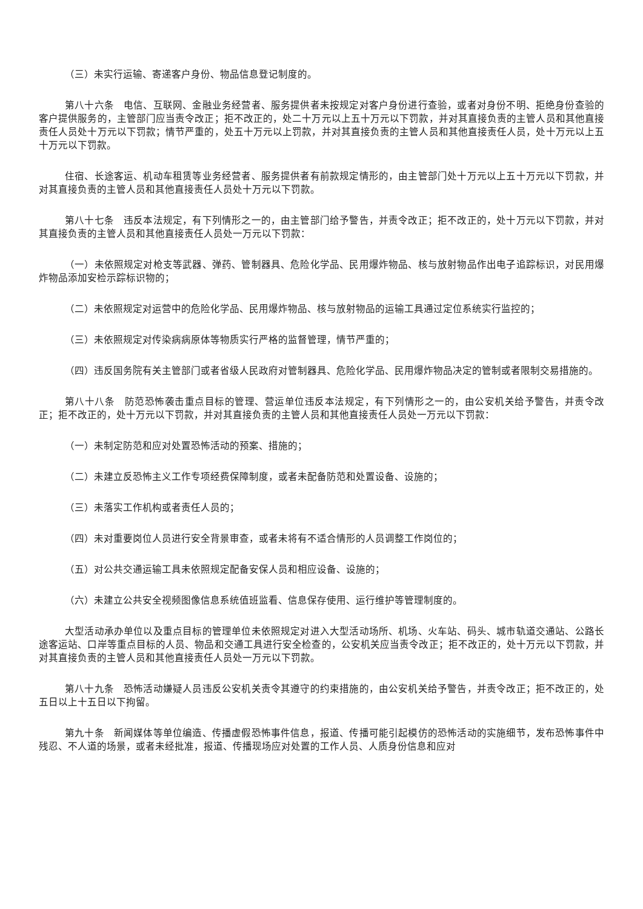（三）未实行运输、寄递客户身份、物品信息登记制度的。
第八十六条　电信、互联网、金融业务经营者、服务提供者未按规定对客户身份进行查验，或者对身份不明、拒绝身份查验的客户提供服务的，主管部门应当责令改正；拒不改正的，处二十万元以上五十万元以下罚款，并对其直接负责的主管人员和其他直接责任人员处十万元以下罚款；情节严重的，处五十万元以上罚款，并对其直接负责的主管人员和其他直接责任人员，处十万元以上五十万元以下罚款。
住宿、长途客运、机动车租赁等业务经营者、服务提供者有前款规定情形的，由主管部门处十万元以上五十万元以下罚款，并对其直接负责的主管人员和其他直接责任人员处十万元以下罚款。
第八十七条　违反本法规定，有下列情形之一的，由主管部门给予警告，并责令改正；拒不改正的，处十万元以下罚款，并对其直接负责的主管人员和其他直接责任人员处一万元以下罚款：
（一）未依照规定对枪支等武器、弹药、管制器具、危险化学品、民用爆炸物品、核与放射物品作出电子追踪标识，对民用爆炸物品添加安检示踪标识物的；
（二）未依照规定对运营中的危险化学品、民用爆炸物品、核与放射物品的运输工具通过定位系统实行监控的；
（三）未依照规定对传染病病原体等物质实行严格的监督管理，情节严重的；
（四）违反国务院有关主管部门或者省级人民政府对管制器具、危险化学品、民用爆炸物品决定的管制或者限制交易措施的。
第八十八条　防范恐怖袭击重点目标的管理、营运单位违反本法规定，有下列情形之一的，由公安机关给予警告，并责令改正；拒不改正的，处十万元以下罚款，并对其直接负责的主管人员和其他直接责任人员处一万元以下罚款：
（一）未制定防范和应对处置恐怖活动的预案、措施的；
（二）未建立反恐怖主义工作专项经费保障制度，或者未配备防范和处置设备、设施的；
（三）未落实工作机构或者责任人员的；
（四）未对重要岗位人员进行安全背景审查，或者未将有不适合情形的人员调整工作岗位的；
（五）对公共交通运输工具未依照规定配备安保人员和相应设备、设施的；
（六）未建立公共安全视频图像信息系统值班监看、信息保存使用、运行维护等管理制度的。
大型活动承办单位以及重点目标的管理单位未依照规定对进入大型活动场所、机场、火车站、码头、城市轨道交通站、公路长途客运站、口岸等重点目标的人员、物品和交通工具进行安全检查的，公安机关应当责令改正；拒不改正的，处十万元以下罚款，并对其直接负责的主管人员和其他直接责任人员处一万元以下罚款。
第八十九条　恐怖活动嫌疑人员违反公安机关责令其遵守的约束措施的，由公安机关给予警告，并责令改正；拒不改正的，处五日以上十五日以下拘留。
第九十条　新闻媒体等单位编造、传播虚假恐怖事件信息，报道、传播可能引起模仿的恐怖活动的实施细节，发布恐怖事件中残忍、不人道的场景，或者未经批准，报道、传播现场应对处置的工作人员、人质身份信息和应对